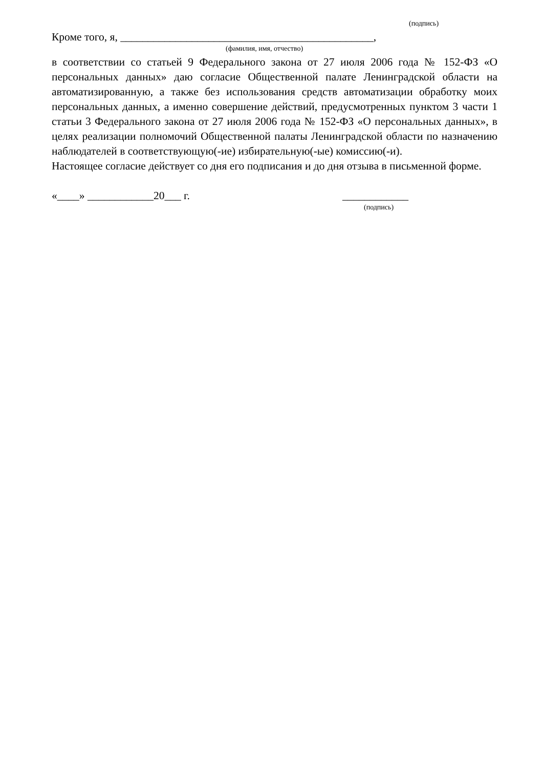(подпись)
Кроме того, я, ______________________________________________,
(фамилия, имя, отчество)
в соответствии со статьей 9 Федерального закона от 27 июля 2006 года № 152-ФЗ «О персональных данных» даю согласие Общественной палате Ленинградской области на автоматизированную, а также без использования средств автоматизации обработку моих персональных данных, а именно совершение действий, предусмотренных пунктом 3 части 1 статьи 3 Федерального закона от 27 июля 2006 года № 152-ФЗ «О персональных данных», в целях реализации полномочий Общественной палаты Ленинградской области по назначению наблюдателей в соответствующую(-ие) избирательную(-ые) комиссию(-и).
Настоящее согласие действует со дня его подписания и до дня отзыва в письменной форме.
«____» ____________20___ г. ____________
(подпись)